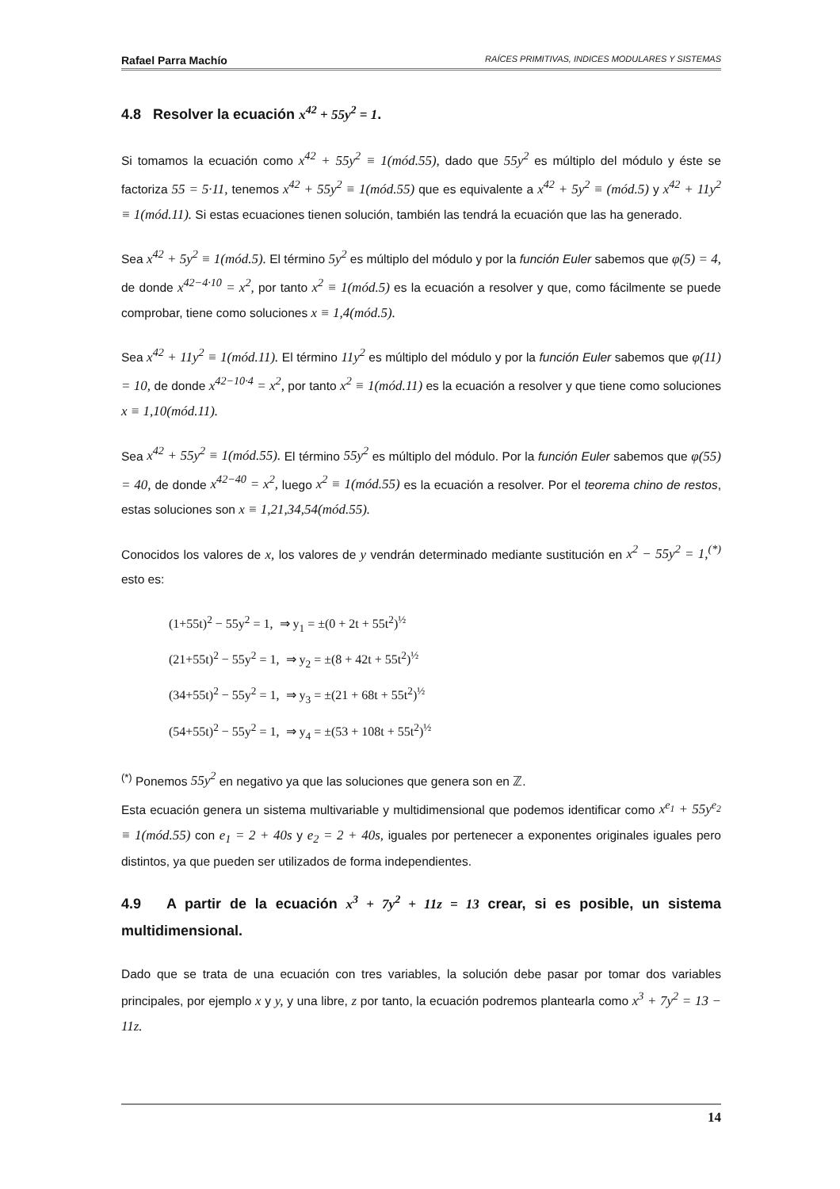Rafael Parra Machío RAÍCES PRIMITIVAS, INDICES MODULARES Y SISTEMAS
4.8 Resolver la ecuación x<sup>42</sup> + 55y<sup>2</sup> = 1.
Si tomamos la ecuación como x<sup>42</sup> + 55y<sup>2</sup> ≡ 1(mód.55), dado que 55y<sup>2</sup> es múltiplo del módulo y éste se factoriza 55 = 5·11, tenemos x<sup>42</sup> + 55y<sup>2</sup> ≡ 1(mód.55) que es equivalente a x<sup>42</sup> + 5y<sup>2</sup> ≡ (mód.5) y x<sup>42</sup> + 11y<sup>2</sup> ≡ 1(mód.11). Si estas ecuaciones tienen solución, también las tendrá la ecuación que las ha generado.
Sea x<sup>42</sup> + 5y<sup>2</sup> ≡ 1(mód.5). El término 5y<sup>2</sup> es múltiplo del módulo y por la función Euler sabemos que φ(5) = 4, de donde x<sup>42−4·10</sup> = x<sup>2</sup>, por tanto x<sup>2</sup> ≡ 1(mód.5) es la ecuación a resolver y que, como fácilmente se puede comprobar, tiene como soluciones x ≡ 1,4(mód.5).
Sea x<sup>42</sup> + 11y<sup>2</sup> ≡ 1(mód.11). El término 11y<sup>2</sup> es múltiplo del módulo y por la función Euler sabemos que φ(11) = 10, de donde x<sup>42−10·4</sup> = x<sup>2</sup>, por tanto x<sup>2</sup> ≡ 1(mód.11) es la ecuación a resolver y que tiene como soluciones x ≡ 1,10(mód.11).
Sea x<sup>42</sup> + 55y<sup>2</sup> ≡ 1(mód.55). El término 55y<sup>2</sup> es múltiplo del módulo. Por la función Euler sabemos que φ(55) = 40, de donde x<sup>42−40</sup> = x<sup>2</sup>, luego x<sup>2</sup> ≡ 1(mód.55) es la ecuación a resolver. Por el teorema chino de restos, estas soluciones son x ≡ 1,21,34,54(mód.55).
Conocidos los valores de x, los valores de y vendrán determinado mediante sustitución en x<sup>2</sup> − 55y<sup>2</sup> = 1,<sup>(*)</sup> esto es:
(1+55t)<sup>2</sup> − 55y<sup>2</sup> = 1, ⇒ y<sub>1</sub> = ±(0 + 2t + 55t<sup>2</sup>)<sup>½</sup>
(21+55t)<sup>2</sup> − 55y<sup>2</sup> = 1, ⇒ y<sub>2</sub> = ±(8 + 42t + 55t<sup>2</sup>)<sup>½</sup>
(34+55t)<sup>2</sup> − 55y<sup>2</sup> = 1, ⇒ y<sub>3</sub> = ±(21 + 68t + 55t<sup>2</sup>)<sup>½</sup>
(54+55t)<sup>2</sup> − 55y<sup>2</sup> = 1, ⇒ y<sub>4</sub> = ±(53 + 108t + 55t<sup>2</sup>)<sup>½</sup>
<sup>(*)</sup> Ponemos 55y<sup>2</sup> en negativo ya que las soluciones que genera son en ℤ.
Esta ecuación genera un sistema multivariable y multidimensional que podemos identificar como x<sup>e<sub>1</sub></sup> + 55y<sup>e<sub>2</sub></sup> ≡ 1(mód.55) con e<sub>1</sub> = 2 + 40s y e<sub>2</sub> = 2 + 40s, iguales por pertenecer a exponentes originales iguales pero distintos, ya que pueden ser utilizados de forma independientes.
4.9 A partir de la ecuación x<sup>3</sup> + 7y<sup>2</sup> + 11z = 13 crear, si es posible, un sistema multidimensional.
Dado que se trata de una ecuación con tres variables, la solución debe pasar por tomar dos variables principales, por ejemplo x y y, y una libre, z por tanto, la ecuación podremos plantearla como x<sup>3</sup> + 7y<sup>2</sup> = 13 − 11z.
14